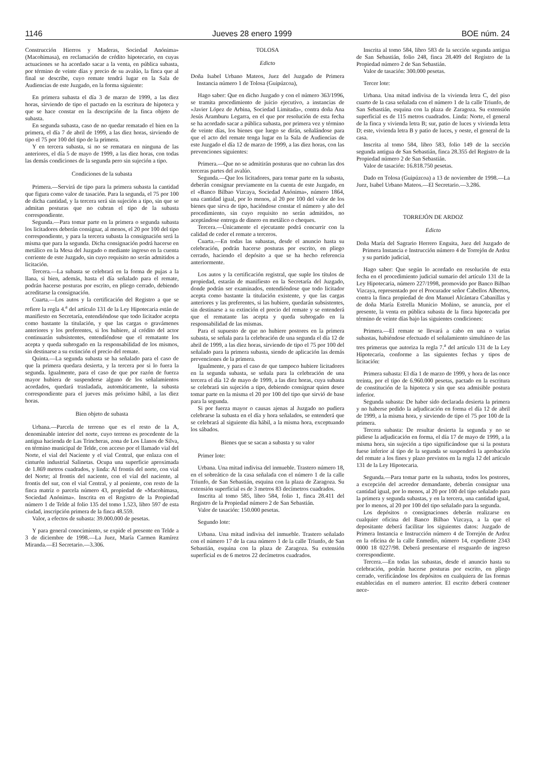1146 Jueves 28 enero 1999 BOE núm. 24
Construcción Hierros y Maderas, Sociedad Anónima» (Macohimasa), en reclamación de crédito hipotecario, en cuyas actuaciones se ha acordado sacar a la venta, en pública subasta, por término de veinte días y precio de su avalúo, la finca que al final se describe, cuyo remate tendrá lugar en la Sala de Audiencias de este Juzgado, en la forma siguiente:
En primera subasta el día 3 de marzo de 1999, a las diez horas, sirviendo de tipo el pactado en la escritura de hipoteca y que se hace constar en la descripción de la finca objeto de subasta.
En segunda subasta, caso de no quedar rematado el bien en la primera, el día 7 de abril de 1999, a las diez horas, sirviendo de tipo el 75 por 100 del tipo de la primera.
Y en tercera subasta, si no se rematara en ninguna de las anteriores, el día 5 de mayo de 1999, a las diez horas, con todas las demás condiciones de la segunda pero sin sujeción a tipo.
Condiciones de la subasta
Primera.—Servirá de tipo para la primera subasta la cantidad que figura como valor de tasación. Para la segunda, el 75 por 100 de dicha cantidad, y la tercera será sin sujeción a tipo, sin que se admitan posturas que no cubran el tipo de la subasta correspondiente.
Segunda.—Para tomar parte en la primera o segunda subasta los licitadores deberán consignar, al menos, el 20 por 100 del tipo correspondiente, y para la tercera subasta la consignación será la misma que para la segunda. Dicha consignación podrá hacerse en metálico en la Mesa del Juzgado o mediante ingreso en la cuenta corriente de este Juzgado, sin cuyo requisito no serán admitidos a licitación.
Tercera.—La subasta se celebrará en la forma de pujas a la llana, si bien, además, hasta el día señalado para el remate, podrán hacerse posturas por escrito, en pliego cerrado, debiendo acreditarse la consignación.
Cuarta.—Los autos y la certificación del Registro a que se refiere la regla 4.<sup>a</sup> del artículo 131 de la Ley Hipotecaria están de manifiesto en Secretaría, entendiéndose que todo licitador acepta como bastante la titulación, y que las cargas o gravámenes anteriores y los preferentes, si los hubiere, al crédito del actor continuarán subsistentes, entendiéndose que el rematante los acepta y queda subrogado en la responsabilidad de los mismos, sin destinarse a su extinción el precio del remate.
Quinta.—La segunda subasta se ha señalado para el caso de que la primera quedara desierta, y la tercera por si lo fuera la segunda. Igualmente, para el caso de que por razón de fuerza mayor hubiera de suspenderse alguno de los señalamientos acordados, quedará trasladada, automáticamente, la subasta correspondiente para el jueves más próximo hábil, a las diez horas.
Bien objeto de subasta
Urbana.—Parcela de terreno que es el resto de la A, denominable interior del norte, cuyo terreno es procedente de la antigua hacienda de Las Trincheras, zona de Los Llanos de Silva, en término municipal de Telde, con acceso por el llamado vial del Norte, el vial del Naciente y el vial Central, que enlaza con el cinturón industrial Salinetas. Ocupa una superficie aproximada de 1.869 metros cuadrados, y linda: Al frontis del norte, con vial del Norte; al frontis del naciente, con el vial del naciente, al frontis del sur, con el vial Central, y al poniente, con resto de la finca matriz o parcela número 43, propiedad de «Macohimasa, Sociedad Anónima». Inscrita en el Registro de la Propiedad número 1 de Telde al folio 135 del tomo 1.523, libro 597 de esta ciudad, inscripción primera de la finca 48.559.
Valor, a efectos de subasta: 39.000.000 de pesetas.
Y para general conocimiento, se expide el presente en Telde a 3 de diciembre de 1998.—La Juez, María Carmen Ramírez Miranda.—El Secretario.—3.306.
TOLOSA
Edicto
Doña Isabel Urbano Mateos, Juez del Juzgado de Primera Instancia número 1 de Tolosa (Guipúzcoa),
Hago saber: Que en dicho Juzgado y con el número 363/1996, se tramita procedimiento de juicio ejecutivo, a instancias de «Javier López de Arbina, Sociedad Limitada», contra doña Ana Jesús Aramburu Legarra, en el que por resolución de esta fecha se ha acordado sacar a pública subasta, por primera vez y término de veinte días, los bienes que luego se dirán, señalándose para que el acto del remate tenga lugar en la Sala de Audiencias de este Juzgado el día 12 de marzo de 1999, a las diez horas, con las prevenciones siguientes:
Primera.—Que no se admitirán posturas que no cubran las dos terceras partes del avalúo.
Segunda.—Que los licitadores, para tomar parte en la subasta, deberán consignar previamente en la cuenta de este Juzgado, en el «Banco Bilbao Vizcaya, Sociedad Anónima», número 1864, una cantidad igual, por lo menos, al 20 por 100 del valor de los bienes que sirva de tipo, haciéndose constar el número y año del procedimiento, sin cuyo requisito no serán admitidos, no aceptándose entrega de dinero en metálico o cheques.
Tercera.—Únicamente el ejecutante podrá concurrir con la calidad de ceder el remate a terceros.
Cuarta.—En todas las subastas, desde el anuncio hasta su celebración, podrán hacerse posturas por escrito, en pliego cerrado, haciendo el depósito a que se ha hecho referencia anteriormente.
Los autos y la certificación registral, que suple los títulos de propiedad, estarán de manifiesto en la Secretaría del Juzgado, donde podrán ser examinados, entendiéndose que todo licitador acepta como bastante la titulación existente, y que las cargas anteriores y las preferentes, si las hubiere, quedarán subsistentes, sin destinarse a su extinción el precio del remate y se entenderá que el rematante las acepta y queda subrogado en la responsabilidad de las mismas.
Para el supuesto de que no hubiere postores en la primera subasta, se señala para la celebración de una segunda el día 12 de abril de 1999, a las diez horas, sirviendo de tipo el 75 por 100 del señalado para la primera subasta, siendo de aplicación las demás prevenciones de la primera.
Igualmente, y para el caso de que tampoco hubiere licitadores en la segunda subasta, se señala para la celebración de una tercera el día 12 de mayo de 1999, a las diez horas, cuya subasta se celebrará sin sujeción a tipo, debiendo consignar quien desee tomar parte en la misma el 20 por 100 del tipo que sirvió de base para la segunda.
Si por fuerza mayor o causas ajenas al Juzgado no pudiera celebrarse la subasta en el día y hora señalados, se entenderá que se celebrará al siguiente día hábil, a la misma hora, exceptuando los sábados.
Bienes que se sacan a subasta y su valor
Primer lote:
Urbana. Una mitad indivisa del inmueble. Trastero número 18, en el sobreático de la casa señalada con el número 1 de la calle Triunfo, de San Sebastián, esquina con la plaza de Zaragoza. Su extensión superficial es de 3 metros 83 decímetros cuadrados.
Inscrita al tomo 585, libro 584, folio 1, finca 28.411 del Registro de la Propiedad número 2 de San Sebastián.
Valor de tasación: 150.000 pesetas.
Segundo lote:
Urbana. Una mitad indivisa del inmueble. Trastero señalado con el número 17 de la casa número 1 de la calle Triunfo, de San Sebastián, esquina con la plaza de Zaragoza. Su extensión superficial es de 6 metros 22 decímetros cuadrados.
Inscrita al tomo 584, libro 583 de la sección segunda antigua de San Sebastián, folio 248, finca 28.409 del Registro de la Propiedad número 2 de San Sebastián.
Valor de tasación: 300.000 pesetas.
Tercer lote:
Urbana. Una mitad indivisa de la vivienda letra C, del piso cuarto de la casa señalada con el número 1 de la calle Triunfo, de San Sebastián, esquina con la plaza de Zaragoza. Su extensión superficial es de 115 metros cuadrados. Linda: Norte, el general de la finca y vivienda letra B; sur, patio de luces y vivienda letra D; este, vivienda letra B y patio de luces, y oeste, el general de la casa.
Inscrita al tomo 584, libro 583, folio 149 de la sección segunda antigua de San Sebastián, finca 28.355 del Registro de la Propiedad número 2 de San Sebastián.
Valor de tasación: 16.818.750 pesetas.
Dado en Tolosa (Guipúzcoa) a 13 de noviembre de 1998.—La Juez, Isabel Urbano Mateos.—El Secretario.—3.286.
TORREJÓN DE ARDOZ
Edicto
Doña María del Sagrario Herrero Enguita, Juez del Juzgado de Primera Instancia e Instrucción número 4 de Torrejón de Ardoz y su partido judicial,
Hago saber: Que según lo acordado en resolución de esta fecha en el procedimiento judicial sumario del artículo 131 de la Ley Hipotecaria, número 227/1998, promovido por Banco Bilbao Vizcaya, representado por el Procurador señor Cabellos Albertos, contra la finca propiedad de don Manuel Alcántara Cabanillas y de doña María Estrella Municio Moñino, se anuncia, por el presente, la venta en pública subasta de la finca hipotecada por término de veinte días bajo las siguientes condiciones:
Primera.—El remate se llevará a cabo en una o varias subastas, habiéndose efectuado el señalamiento simultáneo de las tres primeras que autoriza la regla 7.<sup>a</sup> del artículo 131 de la Ley Hipotecaria, conforme a las siguientes fechas y tipos de licitación:
Primera subasta: El día 1 de marzo de 1999, y hora de las once treinta, por el tipo de 6.960.000 pesetas, pactado en la escritura de constitución de la hipoteca y sin que sea admisible postura inferior.
Segunda subasta: De haber sido declarada desierta la primera y no haberse pedido la adjudicación en forma el día 12 de abril de 1999, a la misma hora, y sirviendo de tipo el 75 por 100 de la primera.
Tercera subasta: De resultar desierta la segunda y no se pidiese la adjudicación en forma, el día 17 de mayo de 1999, a la misma hora, sin sujeción a tipo significándose que si la postura fuese inferior al tipo de la segunda se suspenderá la aprobación del remate a los fines y plazo previstos en la regla 12 del artículo 131 de la Ley Hipotecaria.
Segunda.—Para tomar parte en la subasta, todos los postores, a excepción del acreedor demandante, deberán consignar una cantidad igual, por lo menos, al 20 por 100 del tipo señalado para la primera y segunda subastas, y en la tercera, una cantidad igual, por lo menos, al 20 por 100 del tipo señalado para la segunda.
Los depósitos o consignaciones deberán realizarse en cualquier oficina del Banco Bilbao Vizcaya, a la que el depositante deberá facilitar los siguientes datos: Juzgado de Primera Instancia e Instrucción número 4 de Torrejón de Ardoz en la oficina de la calle Enmedio, número 14, expediente 2343 0000 18 0227/98. Deberá presentarse el resguardo de ingreso correspondiente.
Tercera.—En todas las subastas, desde el anuncio hasta su celebración, podrán hacerse posturas por escrito, en pliego cerrado, verificándose los depósitos en cualquiera de las formas establecidas en el numero anterior. El escrito deberá contener nece-